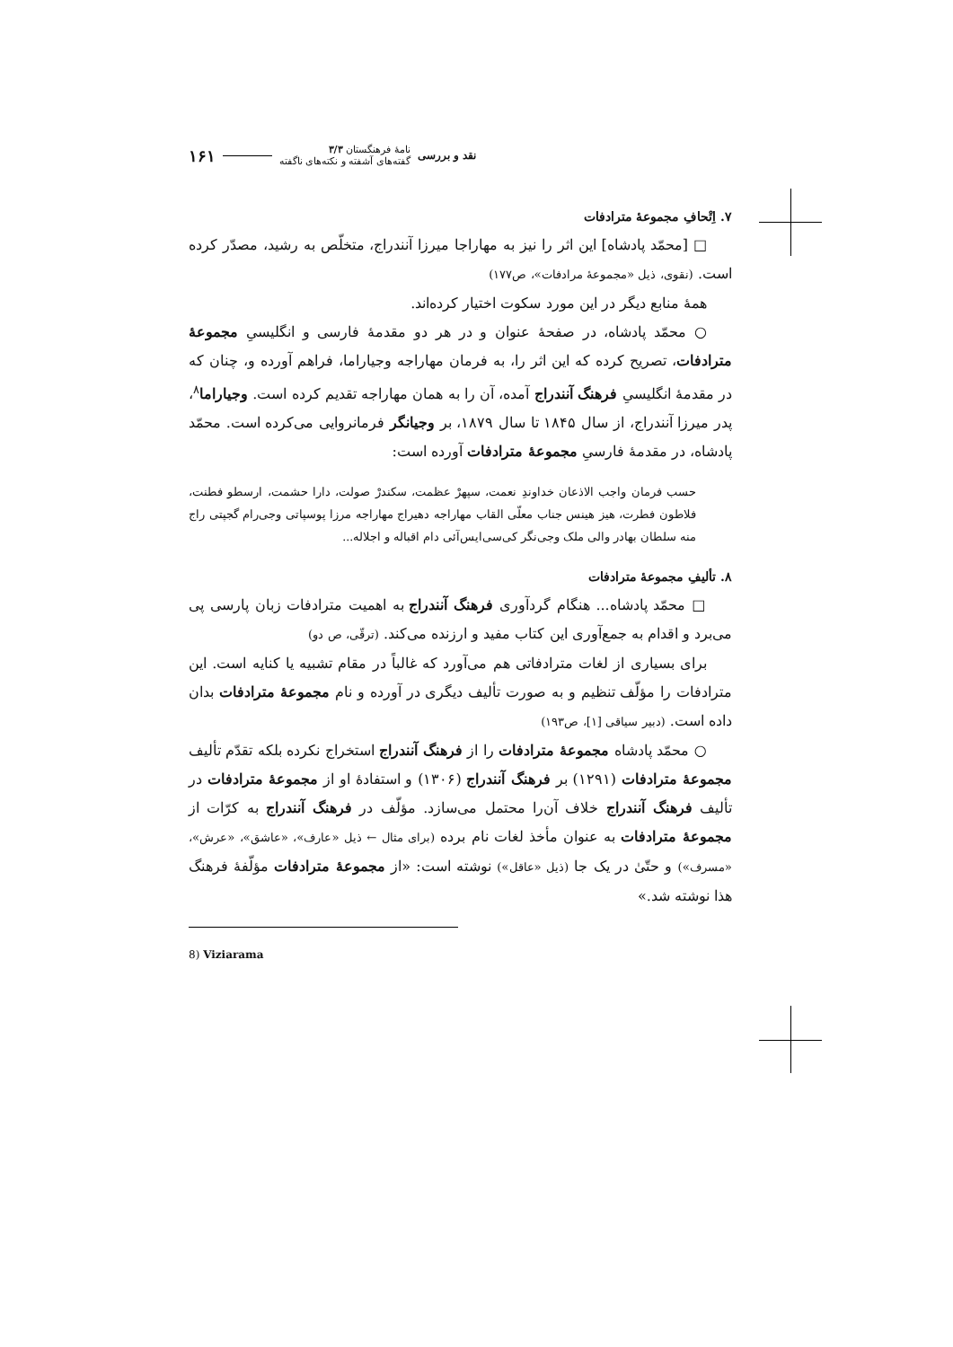نقد و بررسی نامهٔ فرهنگستان ۳/۳
گفته‌های آشفته و نکته‌های ناگفته ۱۶۱
۷. اِتْحافِ مجموعهٔ مترادفات
□ [محمّد پادشاه] این اثر را نیز به مهاراجا میرزا آنندراج، متخلّص به رشید، مصدّر کرده است. (نقوی، ذیل «مجموعهٔ مرادفات»، ص۱۷۷)
همهٔ منابع دیگر در این مورد سکوت اختیار کرده‌اند.
○ محمّد پادشاه، در صفحهٔ عنوان و در هر دو مقدمهٔ فارسی و انگلیسیِ مجموعهٔ مترادفات، تصریح کرده که این اثر را، به فرمان مهاراجه وجیاراما، فراهم آورده و، چنان که در مقدمهٔ انگلیسیِ فرهنگ آنندراج آمده، آن را به همان مهاراجه تقدیم کرده است. وجیاراما<sup>۸</sup>، پدر میرزا آنندراج، از سال ۱۸۴۵ تا سال ۱۸۷۹، بر وجیانگر فرمانروایی می‌کرده است. محمّد پادشاه، در مقدمهٔ فارسیِ مجموعهٔ مترادفات آورده است:
حسب فرمان واجب الاذعان خداوندِ نعمت، سپهرْ عظمت، سکندرْ صولت، دارا حشمت، ارسطو فطنت، فلاطون فطرت، هیز هینس جناب معلّی القاب مهاراجه دهیراج مهاراجه مرزا پوسپاتی وجی‌رام گجپتی راج منه سلطان بهادر والی ملک وجی‌نگر کی‌سی‌ایس‌آئی دام اقباله و اجلاله...
۸. تألیفِ مجموعهٔ مترادفات
□ محمّد پادشاه... هنگام گردآوری فرهنگ آنندراج به اهمیت مترادفات زبان پارسی پی می‌برد و اقدام به جمع‌آوری این کتاب مفید و ارزنده می‌کند. (ترقّی، ص دو)
برای بسیاری از لغات مترادفاتی هم می‌آورد که غالباً در مقام تشبیه یا کنایه است. این مترادفات را مؤلّف تنظیم و به صورت تألیف دیگری در آورده و نام مجموعهٔ مترادفات بدان داده است. (دبیر سیاقی [۱]، ص۱۹۳)
○ محمّد پادشاه مجموعهٔ مترادفات را از فرهنگ آنندراج استخراج نکرده بلکه تقدّم تألیف مجموعهٔ مترادفات (۱۲۹۱) بر فرهنگ آنندراج (۱۳۰۶) و استفادهٔ او از مجموعهٔ مترادفات در تألیف فرهنگ آنندراج خلاف آن‌را محتمل می‌سازد. مؤلّف در فرهنگ آنندراج به کرّات از مجموعهٔ مترادفات به عنوان مأخذ لغات نام برده (برای مثال ← ذیل «عارف»، «عاشق»، «عرش»، «مسرف») و حتّیٰ در یک جا (ذیل «عاقل») نوشته است: «از مجموعهٔ مترادفات مؤلّفهٔ فرهنگ هذا نوشته شد.»
8) Viziarama